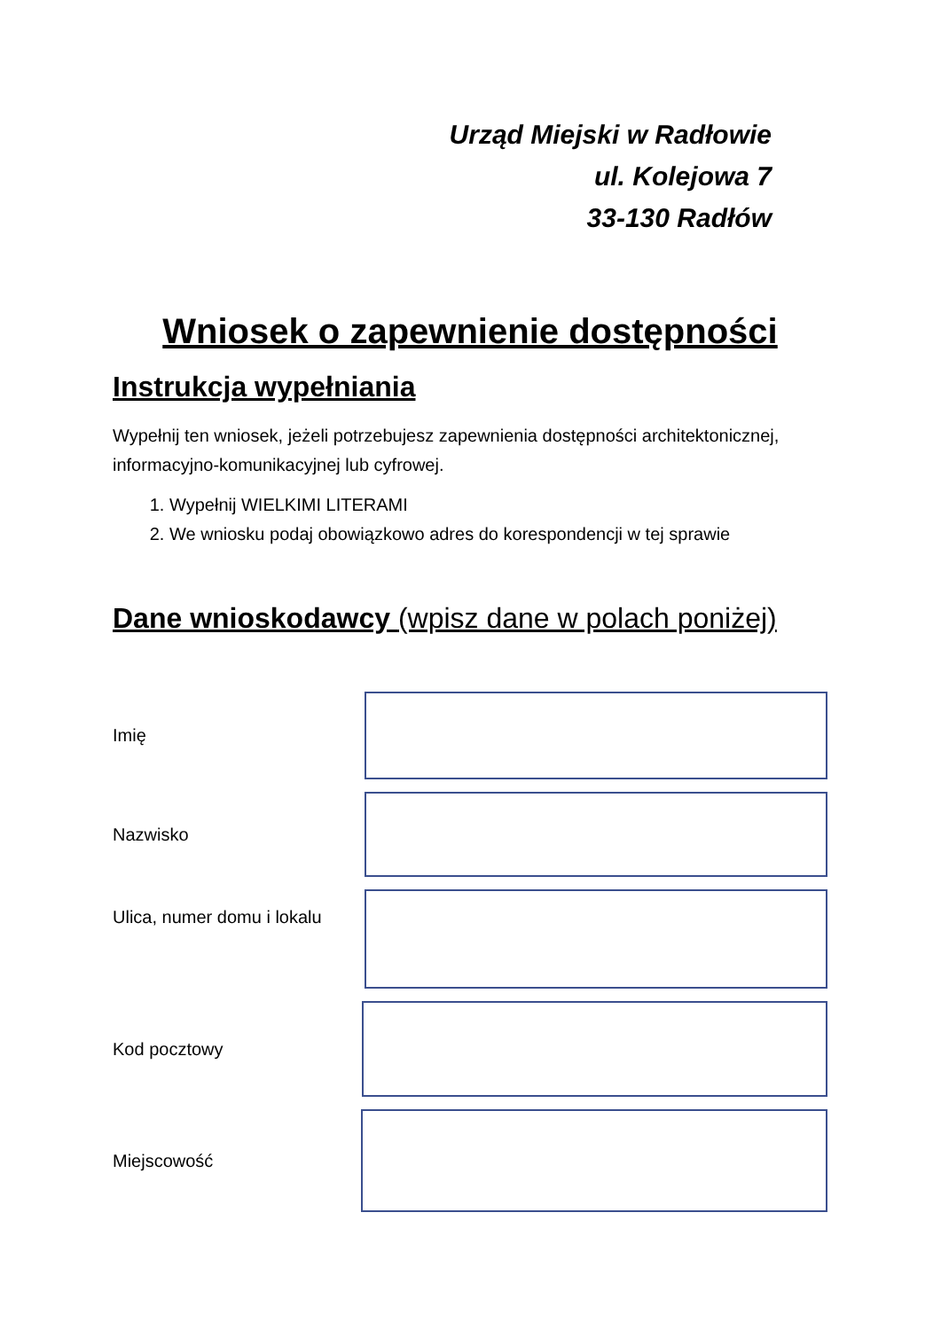Urząd Miejski w Radłowie
ul. Kolejowa 7
33-130 Radłów
Wniosek o zapewnienie dostępności
Instrukcja wypełniania
Wypełnij ten wniosek, jeżeli potrzebujesz zapewnienia dostępności architektonicznej, informacyjno-komunikacyjnej lub cyfrowej.
1. Wypełnij WIELKIMI LITERAMI
2. We wniosku podaj obowiązkowo adres do korespondencji w tej sprawie
Dane wnioskodawcy (wpisz dane w polach poniżej)
Imię
Nazwisko
Ulica, numer domu i lokalu
Kod pocztowy
Miejscowość